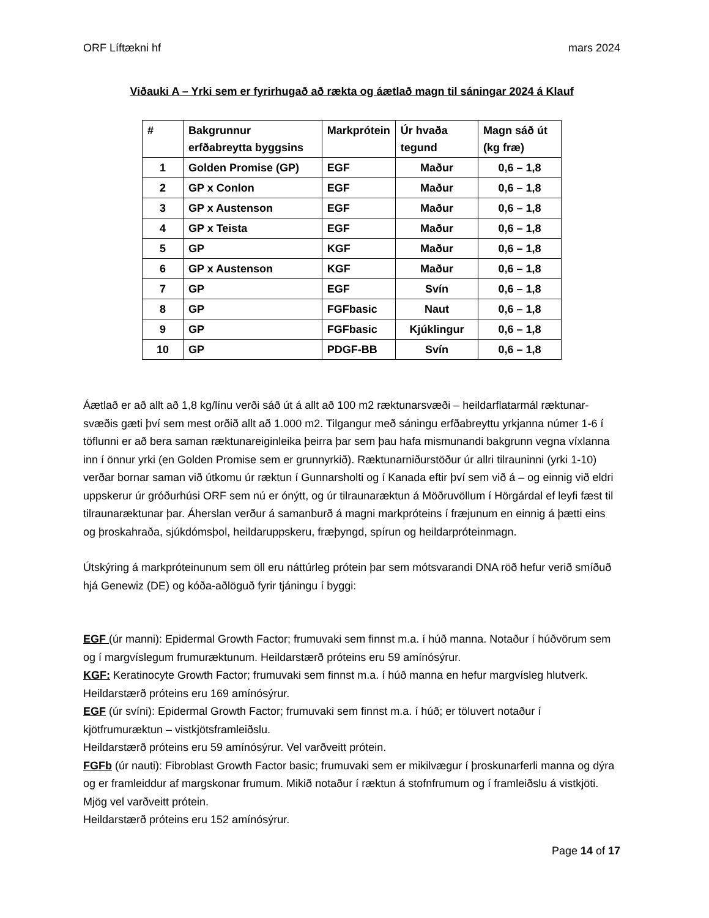ORF Líftækni hf mars 2024
Viðauki A – Yrki sem er fyrirhugað að rækta og áætlað magn til sáningar 2024 á Klauf
| # | Bakgrunnur erfðabreytta byggsins | Markprótein | Úr hvaða tegund | Magn sáð út (kg fræ) |
| --- | --- | --- | --- | --- |
| 1 | Golden Promise (GP) | EGF | Maður | 0,6 – 1,8 |
| 2 | GP x Conlon | EGF | Maður | 0,6 – 1,8 |
| 3 | GP x Austenson | EGF | Maður | 0,6 – 1,8 |
| 4 | GP x Teista | EGF | Maður | 0,6 – 1,8 |
| 5 | GP | KGF | Maður | 0,6 – 1,8 |
| 6 | GP x Austenson | KGF | Maður | 0,6 – 1,8 |
| 7 | GP | EGF | Svín | 0,6 – 1,8 |
| 8 | GP | FGFbasic | Naut | 0,6 – 1,8 |
| 9 | GP | FGFbasic | Kjúklingur | 0,6 – 1,8 |
| 10 | GP | PDGF-BB | Svín | 0,6 – 1,8 |
Áætlað er að allt að 1,8 kg/línu verði sáð út á allt að 100 m2 ræktunarsvæði – heildarflatarmál ræktunar-svæðis gæti því sem mest orðið allt að 1.000 m2. Tilgangur með sáningu erfðabreyttu yrkjanna númer 1-6 í töflunni er að bera saman ræktunareiginleika þeirra þar sem þau hafa mismunandi bakgrunn vegna víxlanna inn í önnur yrki (en Golden Promise sem er grunnyrkið). Ræktunarniðurstöður úr allri tilrauninni (yrki 1-10) verðar bornar saman við útkomu úr ræktun í Gunnarsholti og í Kanada eftir því sem við á – og einnig við eldri uppskerur úr gróðurhúsi ORF sem nú er ónýtt, og úr tilraunaræktun á Möðruvöllum í Hörgárdal ef leyfi fæst til tilraunaræktunar þar. Áherslan verður á samanburð á magni markpróteins í fræjunum en einnig á þætti eins og þroskahraða, sjúkdómsþol, heildaruppskeru, fræþyngd, spírun og heildarpróteinmagn.
Útskýring á markpróteinunum sem öll eru náttúrleg prótein þar sem mótsvarandi DNA röð hefur verið smíðuð hjá Genewiz (DE) og kóða-aðlöguð fyrir tjáningu í byggi:
EGF (úr manni): Epidermal Growth Factor; frumuvaki sem finnst m.a. í húð manna. Notaður í húðvörum sem og í margvíslegum frumuræktunum. Heildarstærð próteins eru 59 amínósýrur.
KGF: Keratinocyte Growth Factor; frumuvaki sem finnst m.a. í húð manna en hefur margvísleg hlutverk. Heildarstærð próteins eru 169 amínósýrur.
EGF (úr svíni): Epidermal Growth Factor; frumuvaki sem finnst m.a. í húð; er töluvert notaður í kjötfrumuræktun – vistkjötsframleiðslu.
Heildarstærð próteins eru 59 amínósýrur. Vel varðveitt prótein.
FGFb (úr nauti): Fibroblast Growth Factor basic; frumuvaki sem er mikilvægur í þroskunarferli manna og dýra og er framleiddur af margskonar frumum. Mikið notaður í ræktun á stofnfrumum og í framleiðslu á vistkjöti. Mjög vel varðveitt prótein.
Heildarstærð próteins eru 152 amínósýrur.
Page 14 of 17